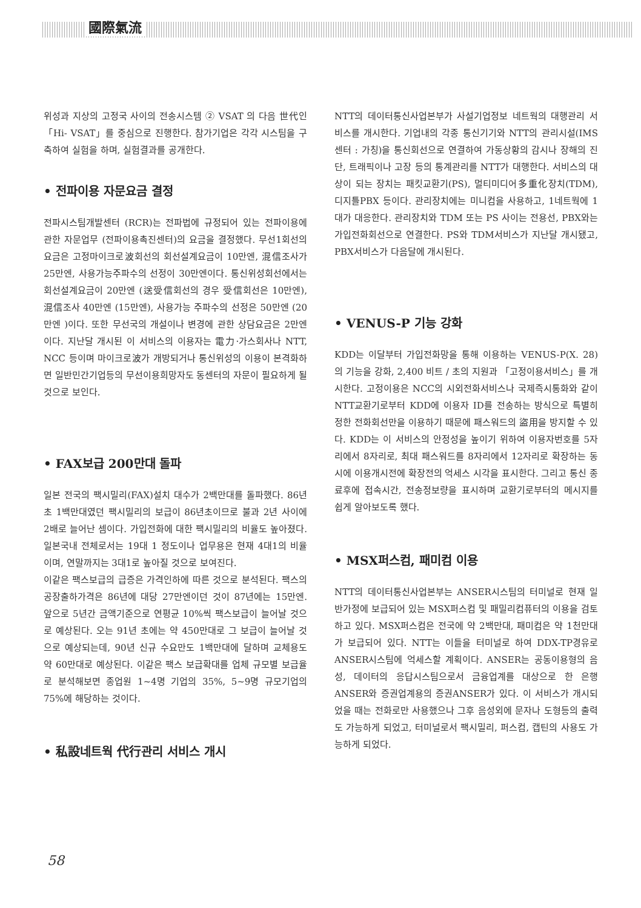國際氣流
위성과 지상의 고정국 사이의 전송시스템 ② VSAT 의 다음 世代인 「Hi- VSAT」를 중심으로 진행한다. 참가기업은 각각 시스팀을 구축하여 실험을 하며, 실험결과를 공개한다.
• 전파이용 자문요금 결정
전파시스팀개발센터 (RCR)는 전파법에 규정되어 있는 전파이용에 관한 자문업무 (전파이용촉진센터)의 요금을 결정했다. 무선1회선의 요금은 고정마이크로波회선의 회선설계요금이 10만엔, 混信조사가 25만엔, 사용가능주파수의 선정이 30만엔이다. 통신위성회선에서는 회선설계요금이 20만엔 (送受信회선의 경우 受信회선은 10만엔), 混信조사 40만엔 (15만엔), 사용가능 주파수의 선정은 50만엔 (20만엔 )이다. 또한 무선국의 개설이나 변경에 관한 상담요금은 2만엔이다. 지난달 개시된 이 서비스의 이용자는 電力·가스회사나 NTT, NCC 등이며 마이크로波가 개방되거나 통신위성의 이용이 본격화하면 일반민간기업등의 무선이용희망자도 동센터의 자문이 필요하게 될 것으로 보인다.
• FAX보급 200만대 돌파
일본 전국의 팩시밀리(FAX)설치 대수가 2백만대를 돌파했다. 86년초 1백만대였던 팩시밀리의 보급이 86년초이므로 불과 2년 사이에 2배로 늘어난 셈이다. 가입전화에 대한 팩시밀리의 비율도 높아졌다. 일본국내 전체로서는 19대 1 정도이나 업무용은 현재 4대1의 비율이며, 연말까지는 3대1로 높아질 것으로 보여진다.
이같은 팩스보급의 급증은 가격인하에 따른 것으로 분석된다. 팩스의 공장출하가격은 86년에 대당 27만엔이던 것이 87년에는 15만엔. 앞으로 5년간 금액기준으로 연평균 10%씩 팩스보급이 늘어날 것으로 예상된다. 오는 91년 초에는 약 450만대로 그 보급이 늘어날 것으로 예상되는데, 90년 신규 수요만도 1백만대에 달하며 교체용도 약 60만대로 예상된다. 이같은 팩스 보급확대를 업체 규모별 보급율로 분석해보면 종업원 1~4명 기업의 35%, 5~9명 규모기업의 75%에 해당하는 것이다.
• 私設네트웍 代行관리 서비스 개시
NTT의 데이터통신사업본부가 사설기업정보 네트웍의 대행관리 서비스를 개시한다. 기업내의 각종 통신기기와 NTT의 관리시설(IMS센터 : 가칭)을 통신회선으로 연결하여 가동상황의 감시나 장해의 진단, 트래픽이나 고장 등의 통계관리를 NTT가 대행한다. 서비스의 대상이 되는 장치는 패킷교환기(PS), 멀티미디어多重化장치(TDM), 디지틀PBX 등이다. 관리장치에는 미니컴을 사용하고, 1네트웍에 1대가 대응한다. 관리장치와 TDM 또는 PS 사이는 전용선, PBX와는 가입전화회선으로 연결한다. PS와 TDM서비스가 지난달 개시됐고, PBX서비스가 다음달에 개시된다.
• VENUS-P 기능 강화
KDD는 이달부터 가입전화망을 통해 이용하는 VENUS-P(X. 28)의 기능을 강화, 2,400 비트 / 초의 지원과 「고정이용서비스」를 개시한다. 고정이용은 NCC의 시외전화서비스나 국제즉시통화와 같이 NTT교환기로부터 KDD에 이용자 ID를 전송하는 방식으로 특별히 정한 전화회선만을 이용하기 때문에 패스워드의 盜用을 방지할 수 있다. KDD는 이 서비스의 안정성을 높이기 위하여 이용자번호를 5자리에서 8자리로, 최대 패스워드를 8자리에서 12자리로 확장하는 동시에 이용개시전에 확장전의 억세스 시각을 표시한다. 그리고 통신 종료후에 접속시간, 전송정보량을 표시하며 교환기로부터의 메시지를 쉽게 알아보도록 했다.
• MSX퍼스컴, 패미컴 이용
NTT의 데이터통신사업본부는 ANSER시스팀의 터미널로 현재 일반가정에 보급되어 있는 MSX퍼스컴 및 패밀리컴퓨터의 이용을 검토하고 있다. MSX퍼스컴은 전국에 약 2백만대, 패미컴은 약 1천만대가 보급되어 있다. NTT는 이들을 터미널로 하여 DDX-TP경유로 ANSER시스팀에 억세스할 계획이다. ANSER는 공동이용형의 음성, 데이터의 응답시스팀으로서 금융업계를 대상으로 한 은행 ANSER와 증권업계용의 증권ANSER가 있다. 이 서비스가 개시되었을 때는 전화로만 사용했으나 그후 음성외에 문자나 도형등의 출력도 가능하게 되었고, 터미널로서 팩시밀리, 퍼스컴, 캡틴의 사용도 가능하게 되었다.
58